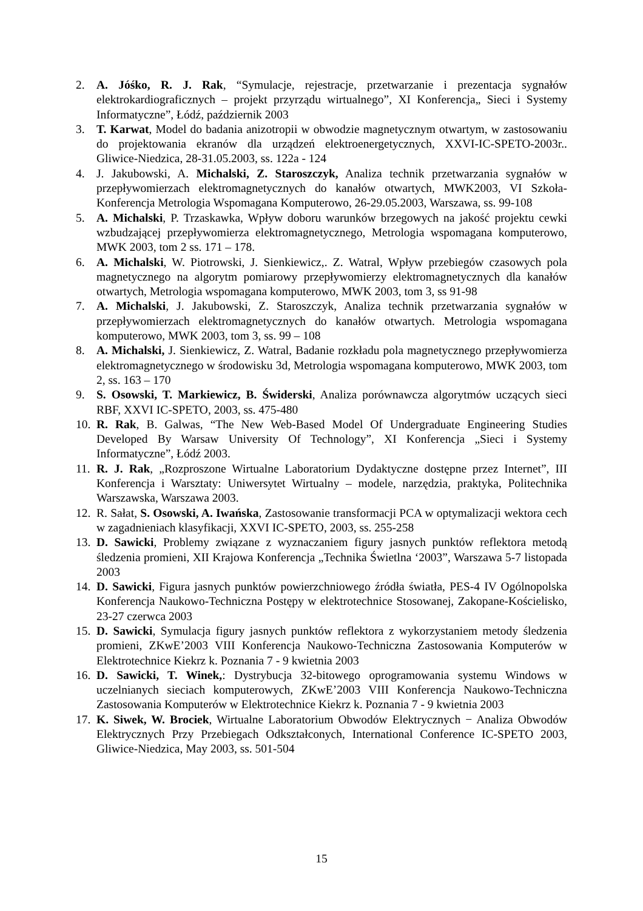2. A. Jóśko, R. J. Rak, “Symulacje, rejestracje, przetwarzanie i prezentacja sygnałów elektrokardiograficznych – projekt przyrządu wirtualnego”, XI Konferencja„ Sieci i Systemy Informatyczne”, Łódź, październik 2003
3. T. Karwat, Model do badania anizotropii w obwodzie magnetycznym otwartym, w zastosowaniu do projektowania ekranów dla urządzeń elektroenergetycznych, XXVI-IC-SPETO-2003r.. Gliwice-Niedzica, 28-31.05.2003, ss. 122a - 124
4. J. Jakubowski, A. Michalski, Z. Staroszczyk, Analiza technik przetwarzania sygnałów w przepływomierzach elektromagnetycznych do kanałów otwartych, MWK2003, VI Szkoła-Konferencja Metrologia Wspomagana Komputerowo, 26-29.05.2003, Warszawa, ss. 99-108
5. A. Michalski, P. Trzaskawka, Wpływ doboru warunków brzegowych na jakość projektu cewki wzbudzającej przepływomierza elektromagnetycznego, Metrologia wspomagana komputerowo, MWK 2003, tom 2 ss. 171 – 178.
6. A. Michalski, W. Piotrowski, J. Sienkiewicz,. Z. Watral, Wpływ przebiegów czasowych pola magnetycznego na algorytm pomiarowy przepływomierzy elektromagnetycznych dla kanałów otwartych, Metrologia wspomagana komputerowo, MWK 2003, tom 3, ss 91-98
7. A. Michalski, J. Jakubowski, Z. Staroszczyk, Analiza technik przetwarzania sygnałów w przepływomierzach elektromagnetycznych do kanałów otwartych. Metrologia wspomagana komputerowo, MWK 2003, tom 3, ss. 99 – 108
8. A. Michalski, J. Sienkiewicz, Z. Watral, Badanie rozkładu pola magnetycznego przepływomierza elektromagnetycznego w środowisku 3d, Metrologia wspomagana komputerowo, MWK 2003, tom 2, ss. 163 – 170
9. S. Osowski, T. Markiewicz, B. Świderski, Analiza porównawcza algorytmów uczących sieci RBF, XXVI IC-SPETO, 2003, ss. 475-480
10. R. Rak, B. Galwas, “The New Web-Based Model Of Undergraduate Engineering Studies Developed By Warsaw University Of Technology”, XI Konferencja „Sieci i Systemy Informatyczne”, Łódź 2003.
11. R. J. Rak, „Rozproszone Wirtualne Laboratorium Dydaktyczne dostępne przez Internet”, III Konferencja i Warsztaty: Uniwersytet Wirtualny – modele, narzędzia, praktyka, Politechnika Warszawska, Warszawa 2003.
12. R. Sałat, S. Osowski, A. Iwańska, Zastosowanie transformacji PCA w optymalizacji wektora cech w zagadnieniach klasyfikacji, XXVI IC-SPETO, 2003, ss. 255-258
13. D. Sawicki, Problemy związane z wyznaczaniem figury jasnych punktów reflektora metodą śledzenia promieni, XII Krajowa Konferencja „Technika Świetlna ‘2003”, Warszawa 5-7 listopada 2003
14. D. Sawicki, Figura jasnych punktów powierzchniowego źródła światła, PES-4 IV Ogólnopolska Konferencja Naukowo-Techniczna Postępy w elektrotechnice Stosowanej, Zakopane-Kościelisko, 23-27 czerwca 2003
15. D. Sawicki, Symulacja figury jasnych punktów reflektora z wykorzystaniem metody śledzenia promieni, ZKwE’2003 VIII Konferencja Naukowo-Techniczna Zastosowania Komputerów w Elektrotechnice Kiekrz k. Poznania 7 - 9 kwietnia 2003
16. D. Sawicki, T. Winek,: Dystrybucja 32-bitowego oprogramowania systemu Windows w uczelnianych sieciach komputerowych, ZKwE’2003 VIII Konferencja Naukowo-Techniczna Zastosowania Komputerów w Elektrotechnice Kiekrz k. Poznania 7 - 9 kwietnia 2003
17. K. Siwek, W. Brociek, Wirtualne Laboratorium Obwodów Elektrycznych − Analiza Obwodów Elektrycznych Przy Przebiegach Odkształconych, International Conference IC-SPETO 2003, Gliwice-Niedzica, May 2003, ss. 501-504
15